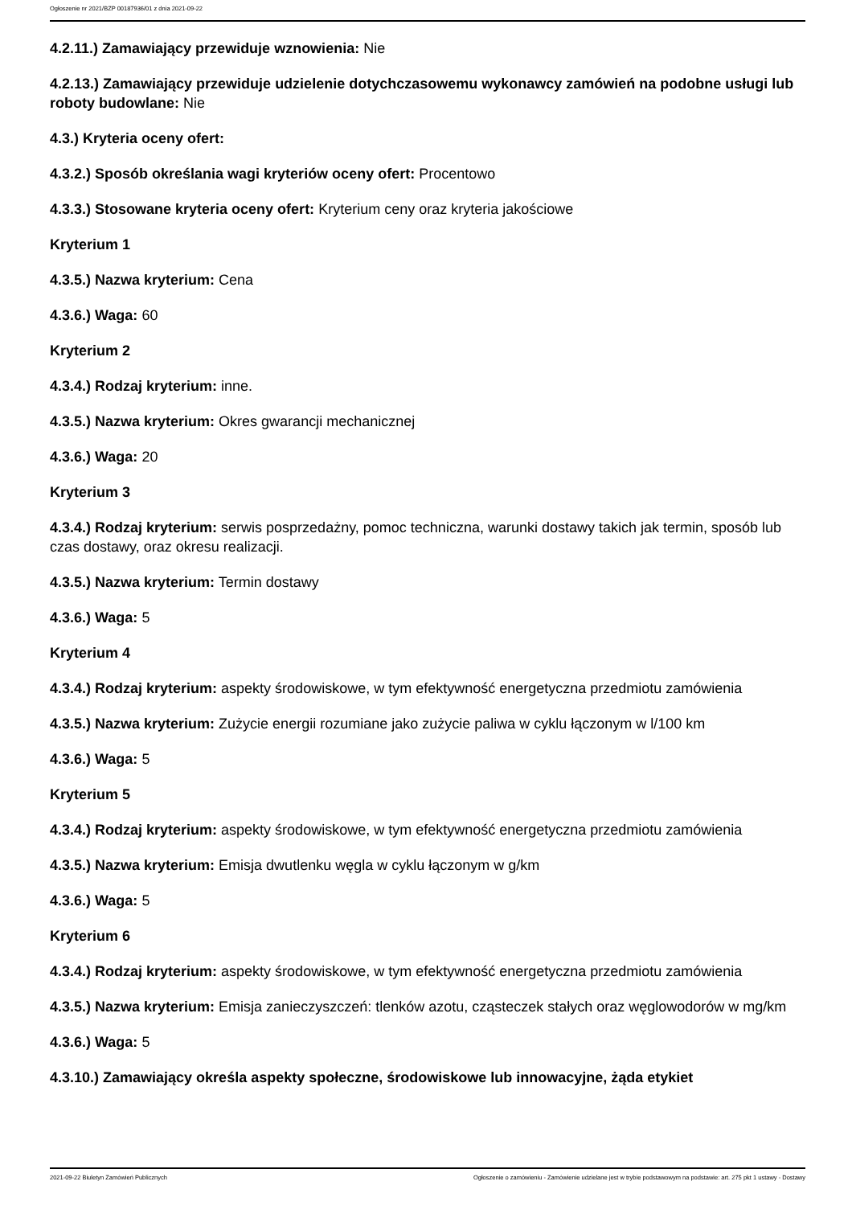Ogłoszenie nr 2021/BZP 00187936/01 z dnia 2021-09-22
4.2.11.) Zamawiający przewiduje wznowienia: Nie
4.2.13.) Zamawiający przewiduje udzielenie dotychczasowemu wykonawcy zamówień na podobne usługi lub roboty budowlane: Nie
4.3.) Kryteria oceny ofert:
4.3.2.) Sposób określania wagi kryteriów oceny ofert: Procentowo
4.3.3.) Stosowane kryteria oceny ofert: Kryterium ceny oraz kryteria jakościowe
Kryterium 1
4.3.5.) Nazwa kryterium: Cena
4.3.6.) Waga: 60
Kryterium 2
4.3.4.) Rodzaj kryterium: inne.
4.3.5.) Nazwa kryterium: Okres gwarancji mechanicznej
4.3.6.) Waga: 20
Kryterium 3
4.3.4.) Rodzaj kryterium: serwis posprzedażny, pomoc techniczna, warunki dostawy takich jak termin, sposób lub czas dostawy, oraz okresu realizacji.
4.3.5.) Nazwa kryterium: Termin dostawy
4.3.6.) Waga: 5
Kryterium 4
4.3.4.) Rodzaj kryterium: aspekty środowiskowe, w tym efektywność energetyczna przedmiotu zamówienia
4.3.5.) Nazwa kryterium: Zużycie energii rozumiane jako zużycie paliwa w cyklu łączonym w l/100 km
4.3.6.) Waga: 5
Kryterium 5
4.3.4.) Rodzaj kryterium: aspekty środowiskowe, w tym efektywność energetyczna przedmiotu zamówienia
4.3.5.) Nazwa kryterium: Emisja dwutlenku węgla w cyklu łączonym w g/km
4.3.6.) Waga: 5
Kryterium 6
4.3.4.) Rodzaj kryterium: aspekty środowiskowe, w tym efektywność energetyczna przedmiotu zamówienia
4.3.5.) Nazwa kryterium: Emisja zanieczyszczeń: tlenków azotu, cząsteczek stałych oraz węglowodorów w mg/km
4.3.6.) Waga: 5
4.3.10.) Zamawiający określa aspekty społeczne, środowiskowe lub innowacyjne, żąda etykiet
2021-09-22 Biuletyn Zamówień Publicznych Ogłoszenie o zamówieniu - Zamówienie udzielane jest w trybie podstawowym na podstawie: art. 275 pkt 1 ustawy - Dostawy